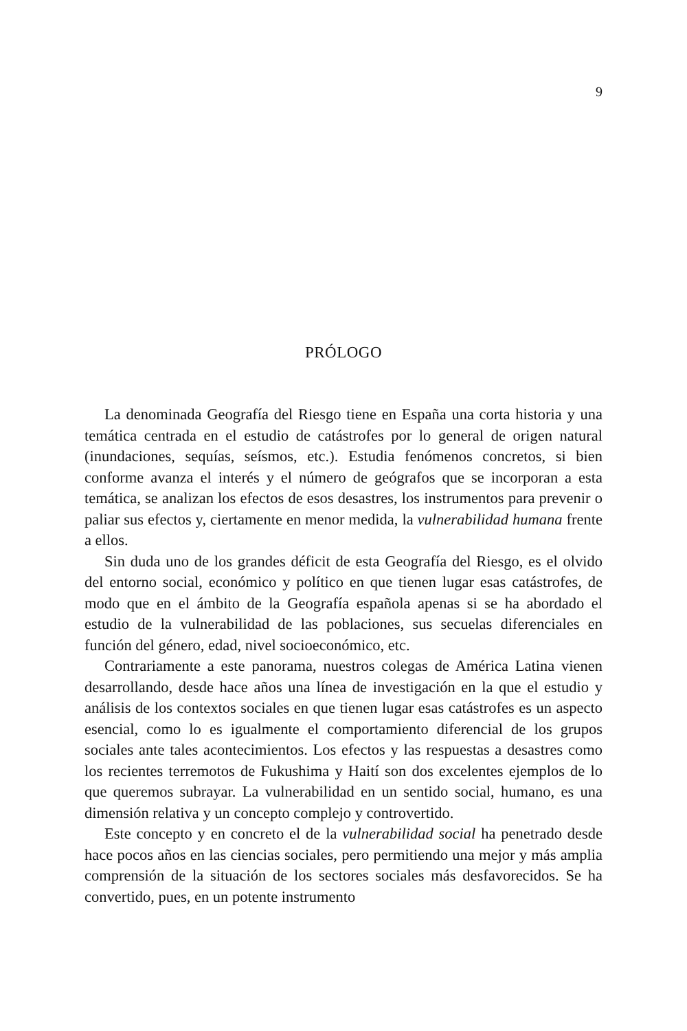9
PRÓLOGO
La denominada Geografía del Riesgo tiene en España una corta historia y una temática centrada en el estudio de catástrofes por lo general de origen natural (inundaciones, sequías, seísmos, etc.). Estudia fenómenos concretos, si bien conforme avanza el interés y el número de geógrafos que se incorporan a esta temática, se analizan los efectos de esos desastres, los instrumentos para prevenir o paliar sus efectos y, ciertamente en menor medida, la vulnerabilidad humana frente a ellos.
Sin duda uno de los grandes déficit de esta Geografía del Riesgo, es el olvido del entorno social, económico y político en que tienen lugar esas catástrofes, de modo que en el ámbito de la Geografía española apenas si se ha abordado el estudio de la vulnerabilidad de las poblaciones, sus secuelas diferenciales en función del género, edad, nivel socioeconómico, etc.
Contrariamente a este panorama, nuestros colegas de América Latina vienen desarrollando, desde hace años una línea de investigación en la que el estudio y análisis de los contextos sociales en que tienen lugar esas catástrofes es un aspecto esencial, como lo es igualmente el comportamiento diferencial de los grupos sociales ante tales acontecimientos. Los efectos y las respuestas a desastres como los recientes terremotos de Fukushima y Haití son dos excelentes ejemplos de lo que queremos subrayar. La vulnerabilidad en un sentido social, humano, es una dimensión relativa y un concepto complejo y controvertido.
Este concepto y en concreto el de la vulnerabilidad social ha penetrado desde hace pocos años en las ciencias sociales, pero permitiendo una mejor y más amplia comprensión de la situación de los sectores sociales más desfavorecidos. Se ha convertido, pues, en un potente instrumento